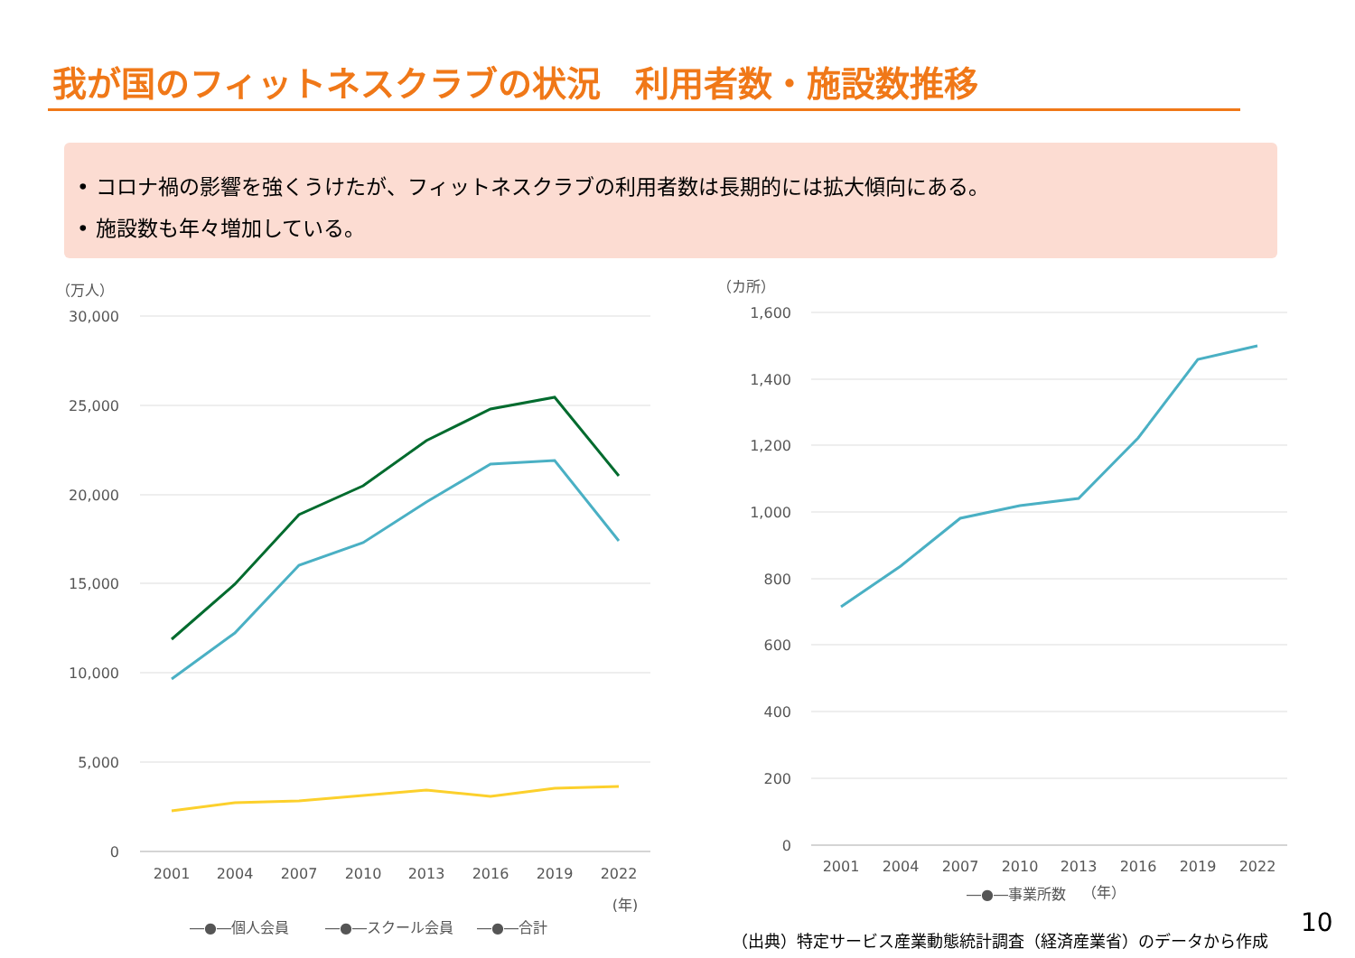我が国のフィットネスクラブの状況　利用者数・施設数推移
• コロナ禍の影響を強くうけたが、フィットネスクラブの利用者数は長期的には拡大傾向にある。
• 施設数も年々増加している。
（万人）
30,000
25,000
20,000
15,000
10,000
5,000
0
2001
2004
2007
2010
2013
2016
2019
2022
(年)
―●―個人会員
―●―スクール会員
―●―合計
（カ所）
1,600
1,400
1,200
1,000
800
600
400
200
0
2001
2004
2007
2010
2013
2016
2019
2022
―●―事業所数
（年）
（出典）特定サービス産業動態統計調査（経済産業省）のデータから作成
10